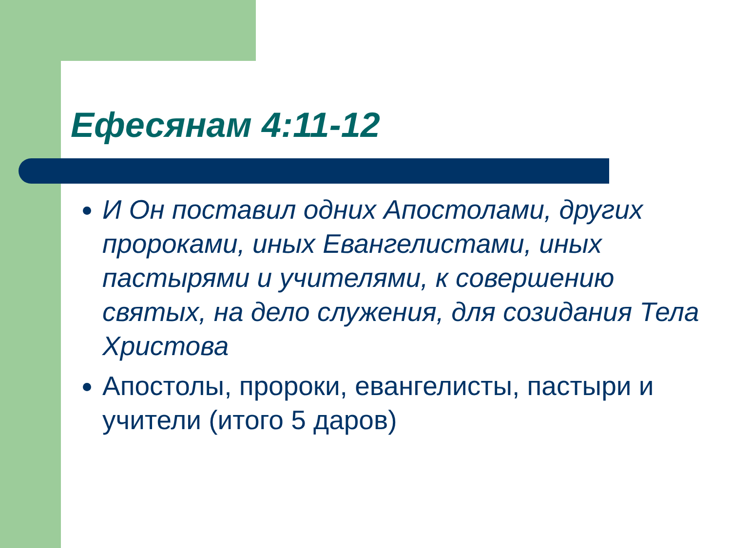Ефесянам 4:11-12
И Он поставил одних Апостолами, других пророками, иных Евангелистами, иных пастырями и учителями, к совершению святых, на дело служения, для созидания Тела Христова
Апостолы, пророки, евангелисты, пастыри и учители (итого 5 даров)